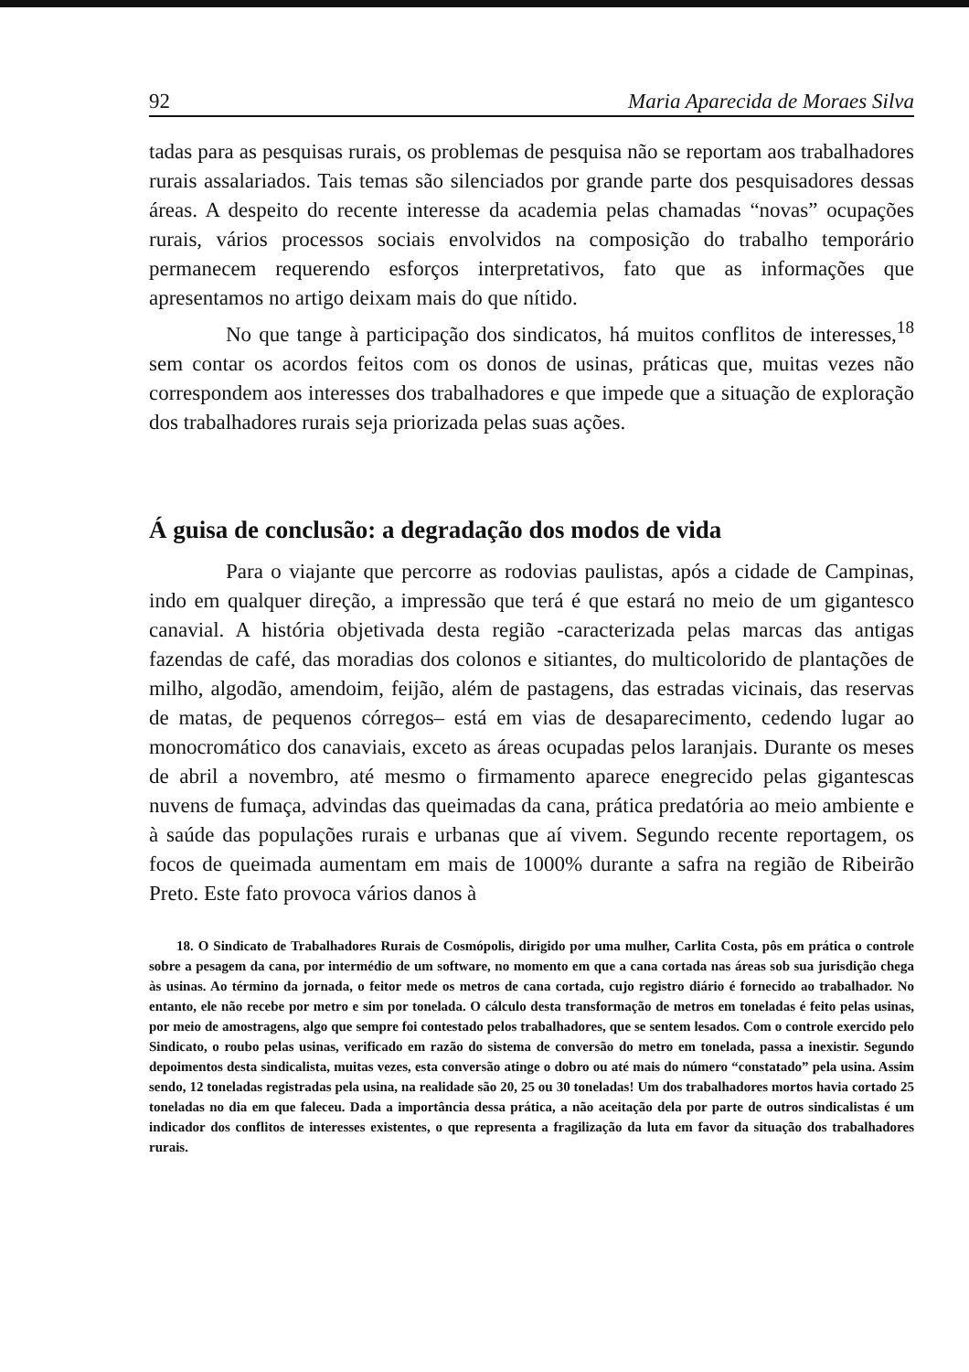92 Maria Aparecida de Moraes Silva
tadas para as pesquisas rurais, os problemas de pesquisa não se reportam aos trabalhadores rurais assalariados. Tais temas são silenciados por grande parte dos pesquisadores dessas áreas. A despeito do recente interesse da academia pelas chamadas “novas” ocupações rurais, vários processos sociais envolvidos na composição do trabalho temporário permanecem requerendo esforços interpretativos, fato que as informações que apresentamos no artigo deixam mais do que nítido.
No que tange à participação dos sindicatos, há muitos conflitos de interesses,<sup>18</sup> sem contar os acordos feitos com os donos de usinas, práticas que, muitas vezes não correspondem aos interesses dos trabalhadores e que impede que a situação de exploração dos trabalhadores rurais seja priorizada pelas suas ações.
Á guisa de conclusão: a degradação dos modos de vida
Para o viajante que percorre as rodovias paulistas, após a cidade de Campinas, indo em qualquer direção, a impressão que terá é que estará no meio de um gigantesco canavial. A história objetivada desta região -caracterizada pelas marcas das antigas fazendas de café, das moradias dos colonos e sitiantes, do multicolorido de plantações de milho, algodão, amendoim, feijão, além de pastagens, das estradas vicinais, das reservas de matas, de pequenos córregos– está em vias de desaparecimento, cedendo lugar ao monocromático dos canaviais, exceto as áreas ocupadas pelos laranjais. Durante os meses de abril a novembro, até mesmo o firmamento aparece enegrecido pelas gigantescas nuvens de fumaça, advindas das queimadas da cana, prática predatória ao meio ambiente e à saúde das populações rurais e urbanas que aí vivem. Segundo recente reportagem, os focos de queimada aumentam em mais de 1000% durante a safra na região de Ribeirão Preto. Este fato provoca vários danos à
18. O Sindicato de Trabalhadores Rurais de Cosmópolis, dirigido por uma mulher, Carlita Costa, pôs em prática o controle sobre a pesagem da cana, por intermédio de um software, no momento em que a cana cortada nas áreas sob sua jurisdição chega às usinas. Ao término da jornada, o feitor mede os metros de cana cortada, cujo registro diário é fornecido ao trabalhador. No entanto, ele não recebe por metro e sim por tonelada. O cálculo desta transformação de metros em toneladas é feito pelas usinas, por meio de amostragens, algo que sempre foi contestado pelos trabalhadores, que se sentem lesados. Com o controle exercido pelo Sindicato, o roubo pelas usinas, verificado em razão do sistema de conversão do metro em tonelada, passa a inexistir. Segundo depoimentos desta sindicalista, muitas vezes, esta conversão atinge o dobro ou até mais do número “constatado” pela usina. Assim sendo, 12 toneladas registradas pela usina, na realidade são 20, 25 ou 30 toneladas! Um dos trabalhadores mortos havia cortado 25 toneladas no dia em que faleceu. Dada a importância dessa prática, a não aceitação dela por parte de outros sindicalistas é um indicador dos conflitos de interesses existentes, o que representa a fragilização da luta em favor da situação dos trabalhadores rurais.